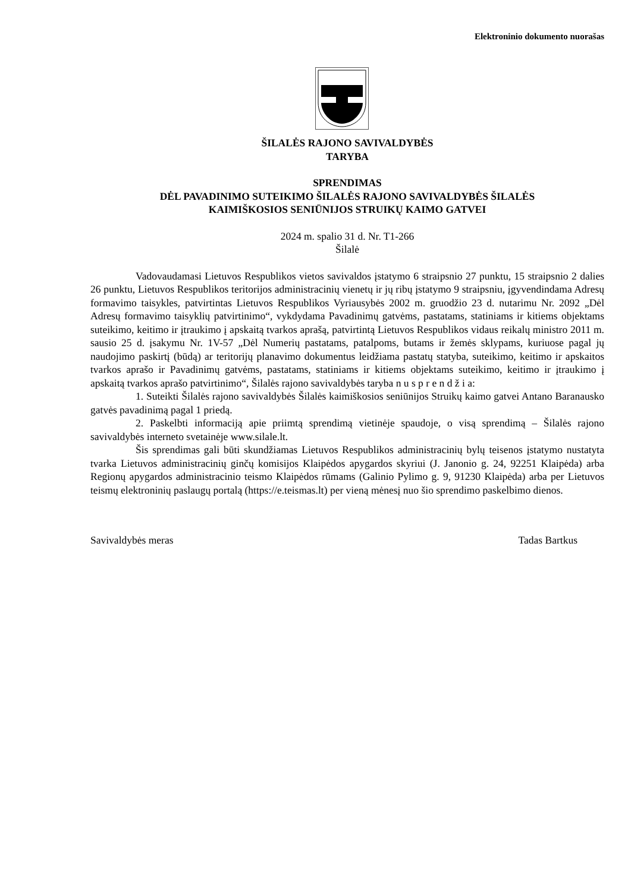Elektroninio dokumento nuorašas
ŠILALĖS RAJONO SAVIVALDYBĖS
TARYBA
SPRENDIMAS
DĖL PAVADINIMO SUTEIKIMO ŠILALĖS RAJONO SAVIVALDYBĖS ŠILALĖS
KAIMIŠKOSIOS SENIŪNIJOS STRUIKŲ KAIMO GATVEI
2024 m. spalio 31 d. Nr. T1-266
Šilalė
Vadovaudamasi Lietuvos Respublikos vietos savivaldos įstatymo 6 straipsnio 27 punktu, 15 straipsnio 2 dalies 26 punktu, Lietuvos Respublikos teritorijos administracinių vienetų ir jų ribų įstatymo 9 straipsniu, įgyvendindama Adresų formavimo taisykles, patvirtintas Lietuvos Respublikos Vyriausybės 2002 m. gruodžio 23 d. nutarimu Nr. 2092 „Dėl Adresų formavimo taisyklių patvirtinimo“, vykdydama Pavadinimų gatvėms, pastatams, statiniams ir kitiems objektams suteikimo, keitimo ir įtraukimo į apskaitą tvarkos aprašą, patvirtintą Lietuvos Respublikos vidaus reikalų ministro 2011 m. sausio 25 d. įsakymu Nr. 1V-57 „Dėl Numerių pastatams, patalpoms, butams ir žemės sklypams, kuriuose pagal jų naudojimo paskirtį (būdą) ar teritorijų planavimo dokumentus leidžiama pastatų statyba, suteikimo, keitimo ir apskaitos tvarkos aprašo ir Pavadinimų gatvėms, pastatams, statiniams ir kitiems objektams suteikimo, keitimo ir įtraukimo į apskaitą tvarkos aprašo patvirtinimo“, Šilalės rajono savivaldybės taryba n u s p r e n d ž i a:
1. Suteikti Šilalės rajono savivaldybės Šilalės kaimiškosios seniūnijos Struikų kaimo gatvei Antano Baranausko gatvės pavadinimą pagal 1 priedą.
2. Paskelbti informaciją apie priimtą sprendimą vietinėje spaudoje, o visą sprendimą – Šilalės rajono savivaldybės interneto svetainėje www.silale.lt.
Šis sprendimas gali būti skundžiamas Lietuvos Respublikos administracinių bylų teisenos įstatymo nustatyta tvarka Lietuvos administracinių ginčų komisijos Klaipėdos apygardos skyriui (J. Janonio g. 24, 92251 Klaipėda) arba Regionų apygardos administracinio teismo Klaipėdos rūmams (Galinio Pylimo g. 9, 91230 Klaipėda) arba per Lietuvos teismų elektroninių paslaugų portalą (https://e.teismas.lt) per vieną mėnesį nuo šio sprendimo paskelbimo dienos.
Savivaldybės meras Tadas Bartkus